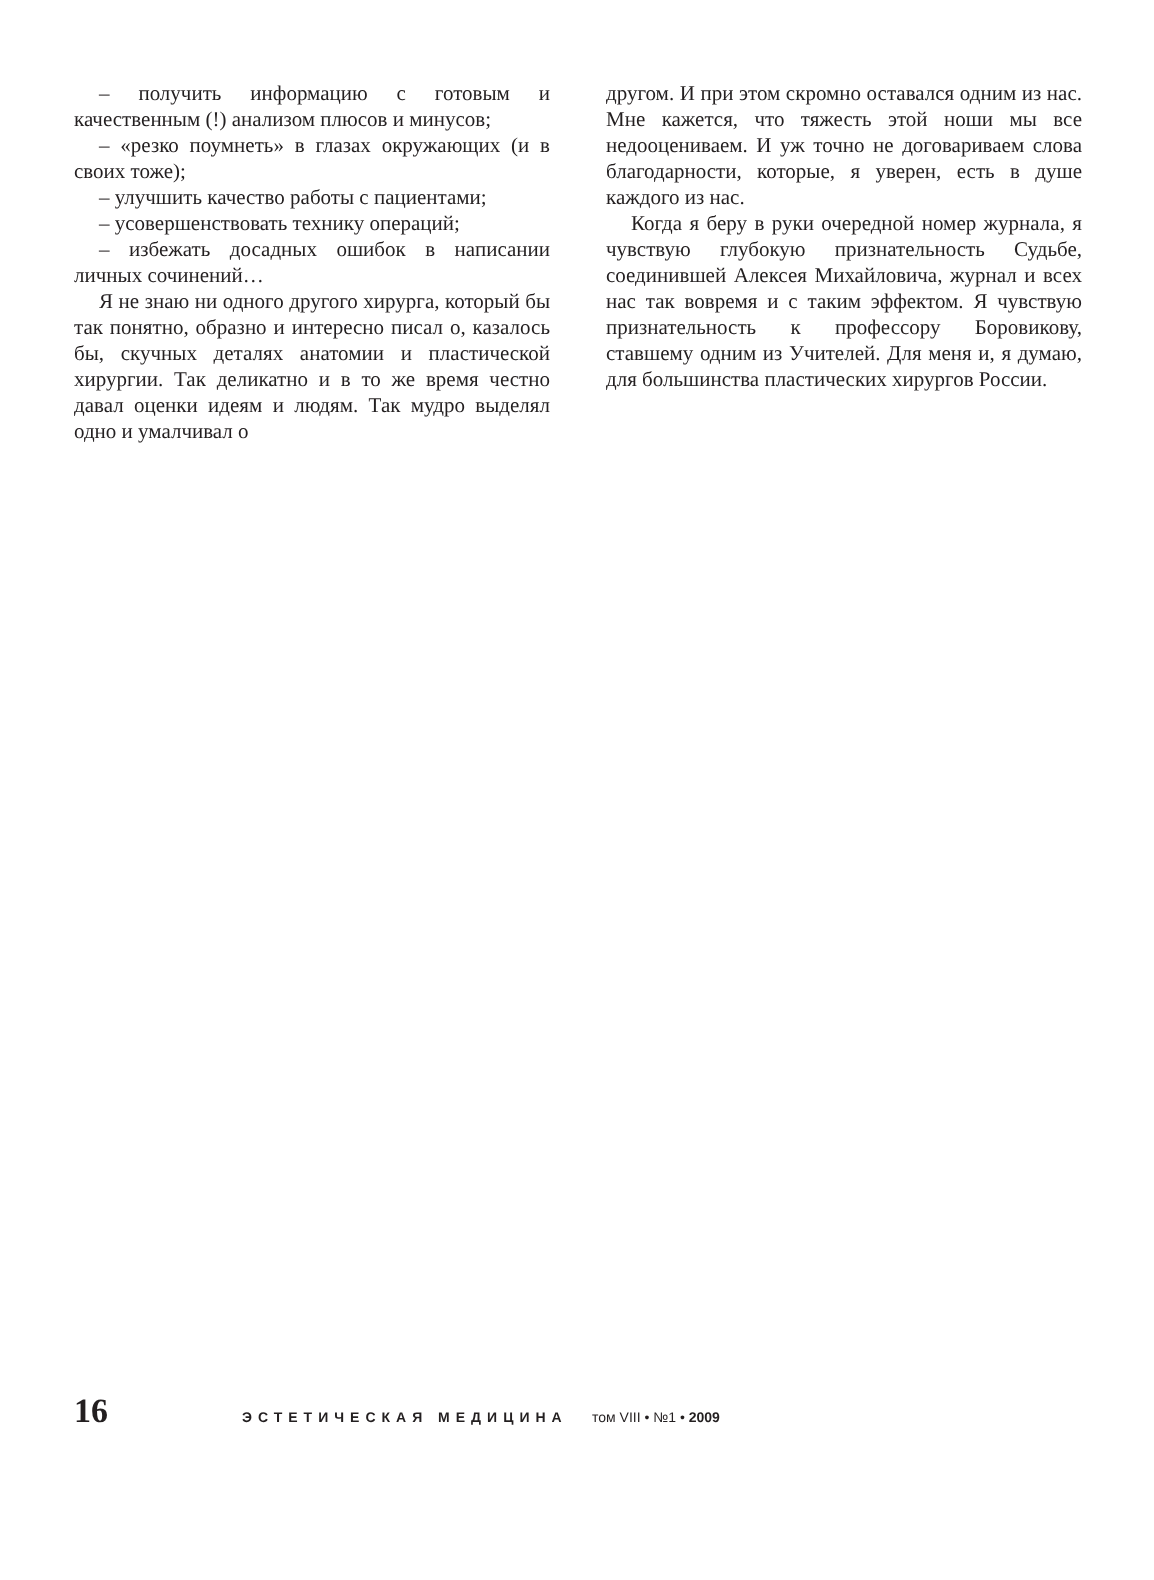– получить информацию с готовым и качественным (!) анализом плюсов и минусов;
– «резко поумнеть» в глазах окружающих (и в своих тоже);
– улучшить качество работы с пациентами;
– усовершенствовать технику операций;
– избежать досадных ошибок в написании личных сочинений…
Я не знаю ни одного другого хирурга, который бы так понятно, образно и интересно писал о, казалось бы, скучных деталях анатомии и пластической хирургии. Так деликатно и в то же время честно давал оценки идеям и людям. Так мудро выделял одно и умалчивал о
другом. И при этом скромно оставался одним из нас. Мне кажется, что тяжесть этой ноши мы все недооцениваем. И уж точно не договариваем слова благодарности, которые, я уверен, есть в душе каждого из нас.
Когда я беру в руки очередной номер журнала, я чувствую глубокую признательность Судьбе, соединившей Алексея Михайловича, журнал и всех нас так вовремя и с таким эффектом. Я чувствую признательность к профессору Боровикову, ставшему одним из Учителей. Для меня и, я думаю, для большинства пластических хирургов России.
16
ЭСТЕТИЧЕСКАЯ МЕДИЦИНА том VIII • №1 • 2009